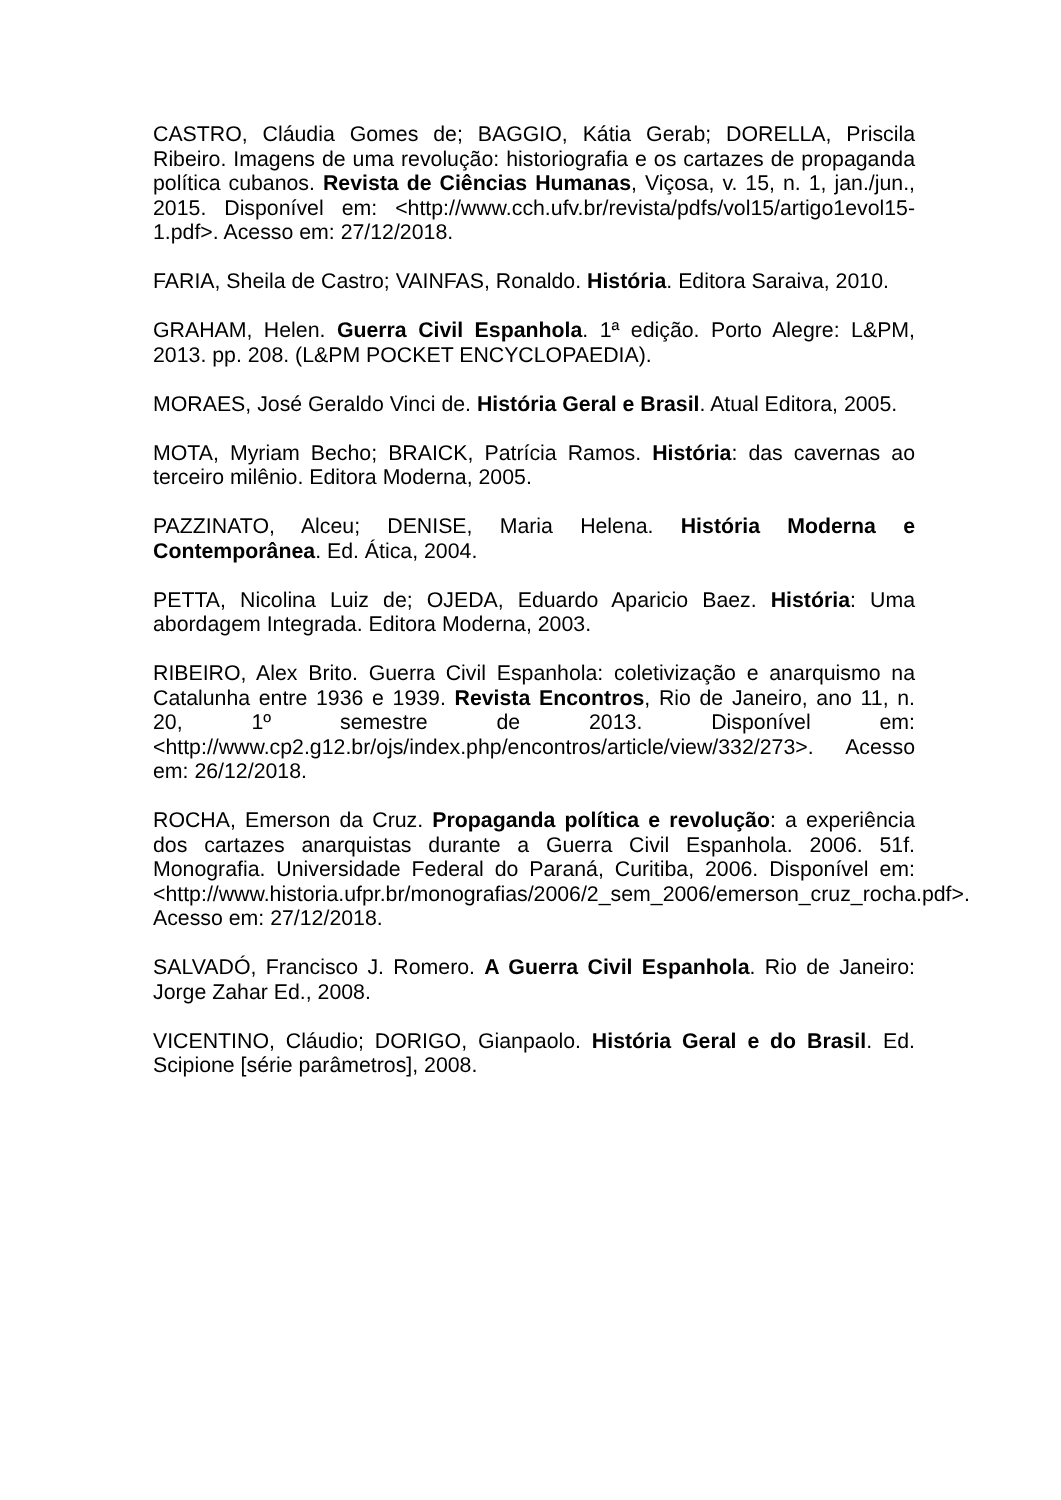CASTRO, Cláudia Gomes de; BAGGIO, Kátia Gerab; DORELLA, Priscila Ribeiro. Imagens de uma revolução: historiografia e os cartazes de propaganda política cubanos. Revista de Ciências Humanas, Viçosa, v. 15, n. 1, jan./jun., 2015. Disponível em: <http://www.cch.ufv.br/revista/pdfs/vol15/artigo1evol15-1.pdf>. Acesso em: 27/12/2018.
FARIA, Sheila de Castro; VAINFAS, Ronaldo. História. Editora Saraiva, 2010.
GRAHAM, Helen. Guerra Civil Espanhola. 1ª edição. Porto Alegre: L&PM, 2013. pp. 208. (L&PM POCKET ENCYCLOPAEDIA).
MORAES, José Geraldo Vinci de. História Geral e Brasil. Atual Editora, 2005.
MOTA, Myriam Becho; BRAICK, Patrícia Ramos. História: das cavernas ao terceiro milênio. Editora Moderna, 2005.
PAZZINATO, Alceu; DENISE, Maria Helena. História Moderna e Contemporânea. Ed. Ática, 2004.
PETTA, Nicolina Luiz de; OJEDA, Eduardo Aparicio Baez. História: Uma abordagem Integrada. Editora Moderna, 2003.
RIBEIRO, Alex Brito. Guerra Civil Espanhola: coletivização e anarquismo na Catalunha entre 1936 e 1939. Revista Encontros, Rio de Janeiro, ano 11, n. 20, 1º semestre de 2013. Disponível em: <http://www.cp2.g12.br/ojs/index.php/encontros/article/view/332/273>. Acesso em: 26/12/2018.
ROCHA, Emerson da Cruz. Propaganda política e revolução: a experiência dos cartazes anarquistas durante a Guerra Civil Espanhola. 2006. 51f. Monografia. Universidade Federal do Paraná, Curitiba, 2006. Disponível em: <http://www.historia.ufpr.br/monografias/2006/2_sem_2006/emerson_cruz_rocha.pdf>. Acesso em: 27/12/2018.
SALVADÓ, Francisco J. Romero. A Guerra Civil Espanhola. Rio de Janeiro: Jorge Zahar Ed., 2008.
VICENTINO, Cláudio; DORIGO, Gianpaolo. História Geral e do Brasil. Ed. Scipione [série parâmetros], 2008.